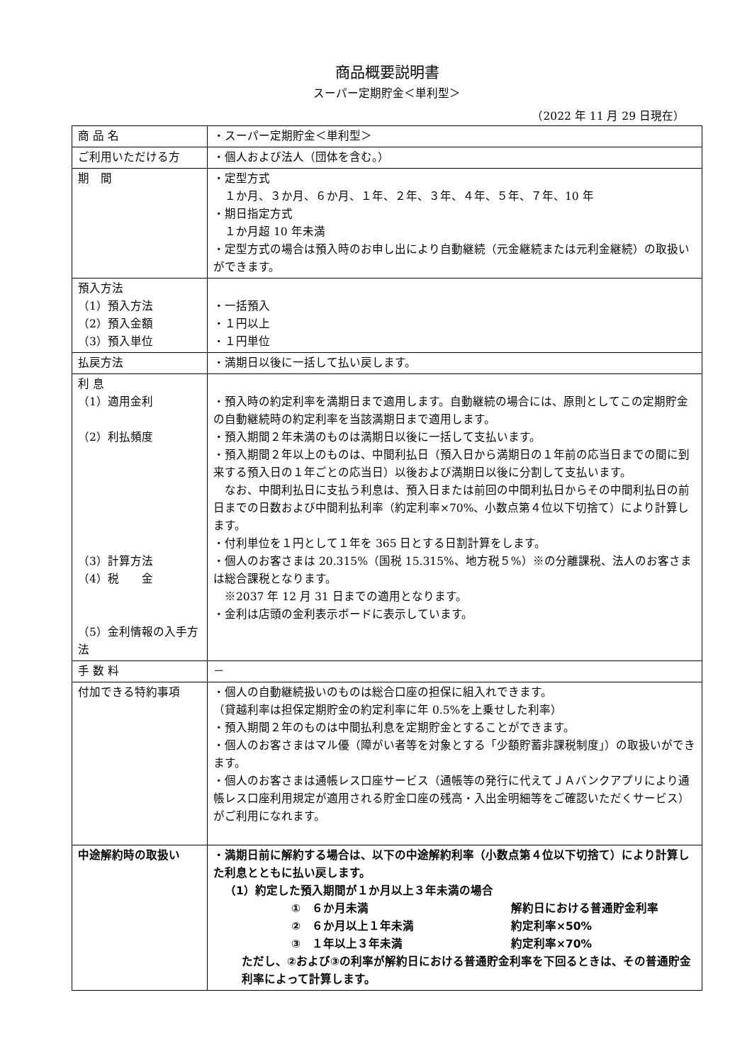商品概要説明書
スーパー定期貯金＜単利型＞
（2022 年 11 月 29 日現在）
| 商 品 名 | ・スーパー定期貯金＜単利型＞ |
| ご利用いただける方 | ・個人および法人（団体を含む。） |
| 期 間 | ・定型方式 １か月、３か月、６か月、１年、２年、３年、４年、５年、７年、10 年 ・期日指定方式 １か月超 10 年未満 ・定型方式の場合は預入時のお申し出により自動継続（元金継続または元利金継続）の取扱いができます。 |
| 預入方法 （1）預入方法 （2）預入金額 （3）預入単位 | ・一括預入 ・１円以上 ・１円単位 |
| 払戻方法 | ・満期日以後に一括して払い戻します。 |
| 利 息 （1）適用金利 （2）利払頻度 （3）計算方法 （4）税 金 （5）金利情報の入手方法 | ・預入時の約定利率を満期日まで適用します。自動継続の場合には、原則としてこの定期貯金の自動継続時の約定利率を当該満期日まで適用します。 ・預入期間２年未満のものは満期日以後に一括して支払います。 ・預入期間２年以上のものは、中間利払日（預入日から満期日の１年前の応当日までの間に到来する預入日の１年ごとの応当日）以後および満期日以後に分割して支払います。 なお、中間利払日に支払う利息は、預入日または前回の中間利払日からその中間利払日の前日までの日数および中間利払利率（約定利率×70%、小数点第４位以下切捨て）により計算します。 ・付利単位を１円として１年を 365 日とする日割計算をします。 ・個人のお客さまは 20.315%（国税 15.315%、地方税５%）※の分離課税、法人のお客さまは総合課税となります。 ※2037 年 12 月 31 日までの適用となります。 ・金利は店頭の金利表示ボードに表示しています。 |
| 手 数 料 | － |
| 付加できる特約事項 | ・個人の自動継続扱いのものは総合口座の担保に組入れできます。 （貸越利率は担保定期貯金の約定利率に年 0.5%を上乗せした利率） ・預入期間２年のものは中間払利息を定期貯金とすることができます。 ・個人のお客さまはマル優（障がい者等を対象とする「少額貯蓄非課税制度」）の取扱いができます。 ・個人のお客さまは通帳レス口座サービス（通帳等の発行に代えてＪＡバンクアプリにより通帳レス口座利用規定が適用される貯金口座の残高・入出金明細等をご確認いただくサービス）がご利用になれます。 |
| 中途解約時の取扱い | ・満期日前に解約する場合は、以下の中途解約利率（小数点第４位以下切捨て）により計算した利息とともに払い戻します。 （1）約定した預入期間が１か月以上３年未満の場合 ① ６か月未満 解約日における普通貯金利率 ② ６か月以上１年未満 約定利率×50% ③ １年以上３年未満 約定利率×70% ただし、②および③の利率が解約日における普通貯金利率を下回るときは、その普通貯金利率によって計算します。 |